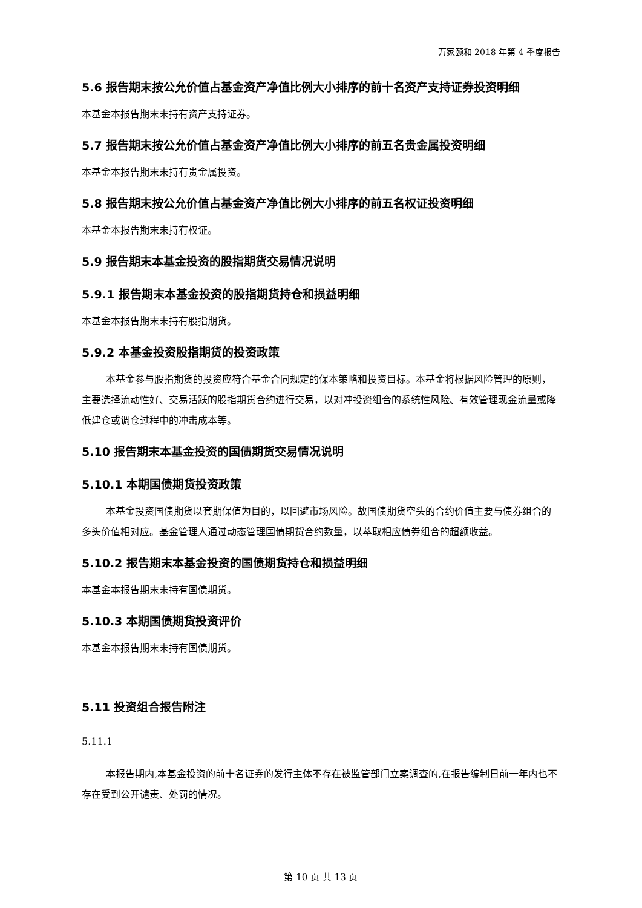万家颐和 2018 年第 4 季度报告
5.6 报告期末按公允价值占基金资产净值比例大小排序的前十名资产支持证券投资明细
本基金本报告期末未持有资产支持证券。
5.7 报告期末按公允价值占基金资产净值比例大小排序的前五名贵金属投资明细
本基金本报告期末未持有贵金属投资。
5.8 报告期末按公允价值占基金资产净值比例大小排序的前五名权证投资明细
本基金本报告期末未持有权证。
5.9 报告期末本基金投资的股指期货交易情况说明
5.9.1 报告期末本基金投资的股指期货持仓和损益明细
本基金本报告期末未持有股指期货。
5.9.2 本基金投资股指期货的投资政策
本基金参与股指期货的投资应符合基金合同规定的保本策略和投资目标。本基金将根据风险管理的原则，主要选择流动性好、交易活跃的股指期货合约进行交易，以对冲投资组合的系统性风险、有效管理现金流量或降低建仓或调仓过程中的冲击成本等。
5.10 报告期末本基金投资的国债期货交易情况说明
5.10.1 本期国债期货投资政策
本基金投资国债期货以套期保值为目的，以回避市场风险。故国债期货空头的合约价值主要与债券组合的多头价值相对应。基金管理人通过动态管理国债期货合约数量，以萃取相应债券组合的超额收益。
5.10.2 报告期末本基金投资的国债期货持仓和损益明细
本基金本报告期末未持有国债期货。
5.10.3 本期国债期货投资评价
本基金本报告期末未持有国债期货。
5.11 投资组合报告附注
5.11.1
本报告期内,本基金投资的前十名证券的发行主体不存在被监管部门立案调查的,在报告编制日前一年内也不存在受到公开谴责、处罚的情况。
第 10 页 共 13 页